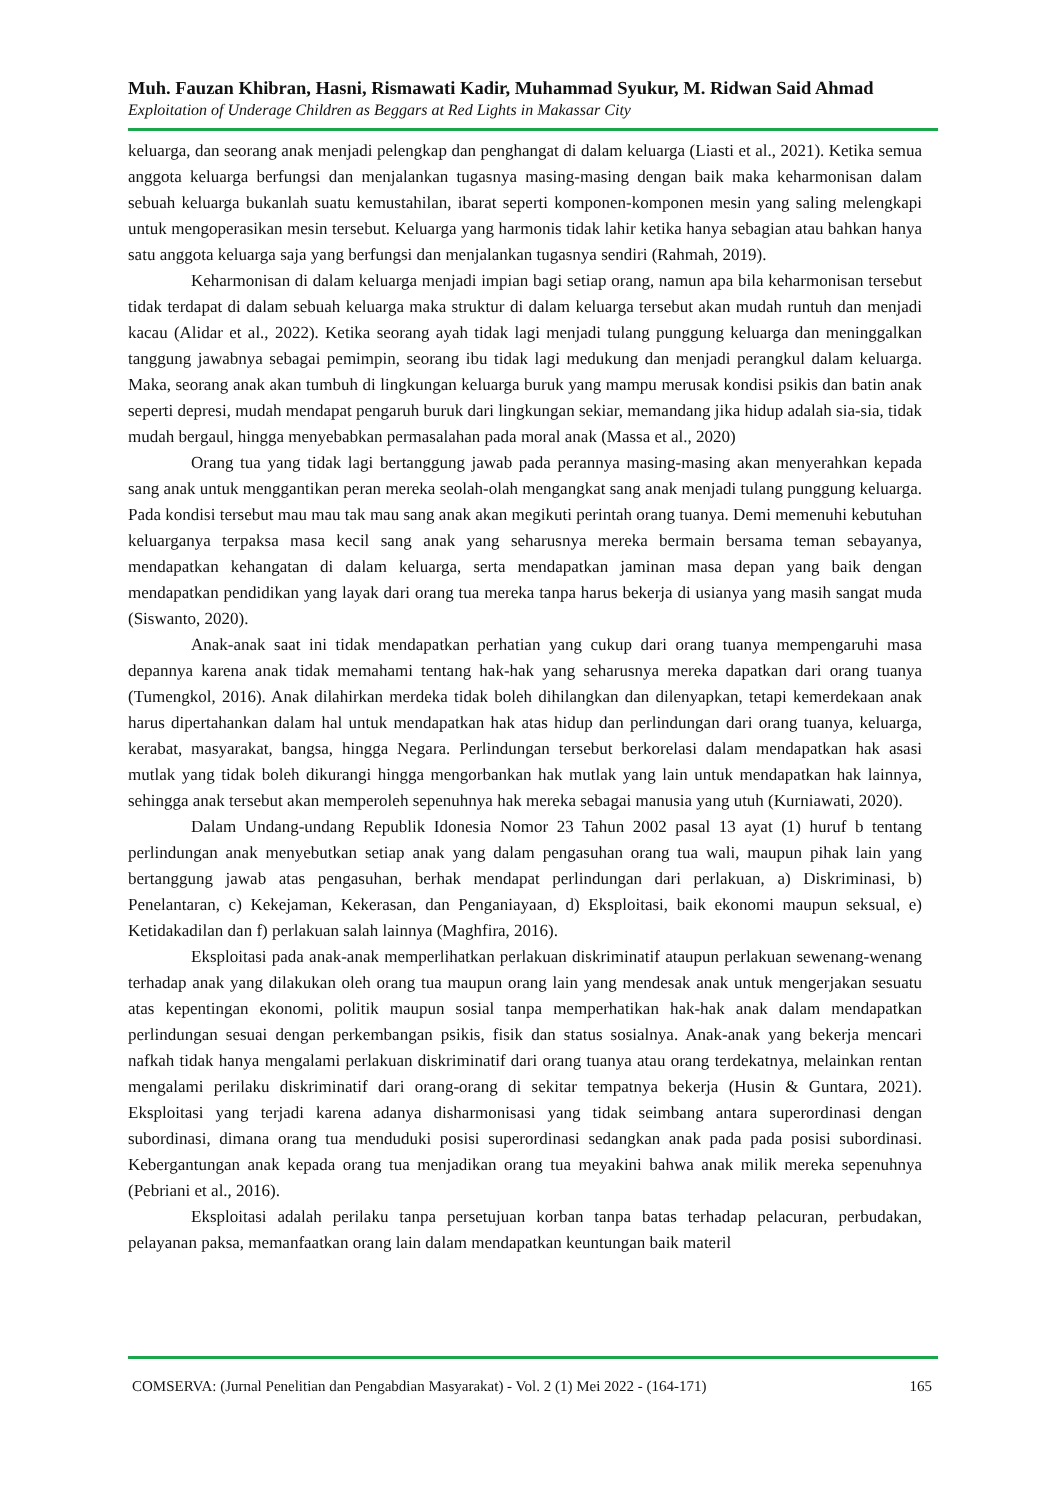Muh. Fauzan Khibran, Hasni, Rismawati Kadir, Muhammad Syukur, M. Ridwan Said Ahmad
Exploitation of Underage Children as Beggars at Red Lights in Makassar City
keluarga, dan seorang anak menjadi pelengkap dan penghangat di dalam keluarga (Liasti et al., 2021). Ketika semua anggota keluarga berfungsi dan menjalankan tugasnya masing-masing dengan baik maka keharmonisan dalam sebuah keluarga bukanlah suatu kemustahilan, ibarat seperti komponen-komponen mesin yang saling melengkapi untuk mengoperasikan mesin tersebut. Keluarga yang harmonis tidak lahir ketika hanya sebagian atau bahkan hanya satu anggota keluarga saja yang berfungsi dan menjalankan tugasnya sendiri (Rahmah, 2019).
Keharmonisan di dalam keluarga menjadi impian bagi setiap orang, namun apa bila keharmonisan tersebut tidak terdapat di dalam sebuah keluarga maka struktur di dalam keluarga tersebut akan mudah runtuh dan menjadi kacau (Alidar et al., 2022). Ketika seorang ayah tidak lagi menjadi tulang punggung keluarga dan meninggalkan tanggung jawabnya sebagai pemimpin, seorang ibu tidak lagi medukung dan menjadi perangkul dalam keluarga. Maka, seorang anak akan tumbuh di lingkungan keluarga buruk yang mampu merusak kondisi psikis dan batin anak seperti depresi, mudah mendapat pengaruh buruk dari lingkungan sekiar, memandang jika hidup adalah sia-sia, tidak mudah bergaul, hingga menyebabkan permasalahan pada moral anak (Massa et al., 2020)
Orang tua yang tidak lagi bertanggung jawab pada perannya masing-masing akan menyerahkan kepada sang anak untuk menggantikan peran mereka seolah-olah mengangkat sang anak menjadi tulang punggung keluarga. Pada kondisi tersebut mau mau tak mau sang anak akan megikuti perintah orang tuanya. Demi memenuhi kebutuhan keluarganya terpaksa masa kecil sang anak yang seharusnya mereka bermain bersama teman sebayanya, mendapatkan kehangatan di dalam keluarga, serta mendapatkan jaminan masa depan yang baik dengan mendapatkan pendidikan yang layak dari orang tua mereka tanpa harus bekerja di usianya yang masih sangat muda (Siswanto, 2020).
Anak-anak saat ini tidak mendapatkan perhatian yang cukup dari orang tuanya mempengaruhi masa depannya karena anak tidak memahami tentang hak-hak yang seharusnya mereka dapatkan dari orang tuanya (Tumengkol, 2016). Anak dilahirkan merdeka tidak boleh dihilangkan dan dilenyapkan, tetapi kemerdekaan anak harus dipertahankan dalam hal untuk mendapatkan hak atas hidup dan perlindungan dari orang tuanya, keluarga, kerabat, masyarakat, bangsa, hingga Negara. Perlindungan tersebut berkorelasi dalam mendapatkan hak asasi mutlak yang tidak boleh dikurangi hingga mengorbankan hak mutlak yang lain untuk mendapatkan hak lainnya, sehingga anak tersebut akan memperoleh sepenuhnya hak mereka sebagai manusia yang utuh (Kurniawati, 2020).
Dalam Undang-undang Republik Idonesia Nomor 23 Tahun 2002 pasal 13 ayat (1) huruf b tentang perlindungan anak menyebutkan setiap anak yang dalam pengasuhan orang tua wali, maupun pihak lain yang bertanggung jawab atas pengasuhan, berhak mendapat perlindungan dari perlakuan, a) Diskriminasi, b) Penelantaran, c) Kekejaman, Kekerasan, dan Penganiayaan, d) Eksploitasi, baik ekonomi maupun seksual, e) Ketidakadilan dan f) perlakuan salah lainnya (Maghfira, 2016).
Eksploitasi pada anak-anak memperlihatkan perlakuan diskriminatif ataupun perlakuan sewenang-wenang terhadap anak yang dilakukan oleh orang tua maupun orang lain yang mendesak anak untuk mengerjakan sesuatu atas kepentingan ekonomi, politik maupun sosial tanpa memperhatikan hak-hak anak dalam mendapatkan perlindungan sesuai dengan perkembangan psikis, fisik dan status sosialnya. Anak-anak yang bekerja mencari nafkah tidak hanya mengalami perlakuan diskriminatif dari orang tuanya atau orang terdekatnya, melainkan rentan mengalami perilaku diskriminatif dari orang-orang di sekitar tempatnya bekerja (Husin & Guntara, 2021). Eksploitasi yang terjadi karena adanya disharmonisasi yang tidak seimbang antara superordinasi dengan subordinasi, dimana orang tua menduduki posisi superordinasi sedangkan anak pada pada posisi subordinasi. Kebergantungan anak kepada orang tua menjadikan orang tua meyakini bahwa anak milik mereka sepenuhnya (Pebriani et al., 2016).
Eksploitasi adalah perilaku tanpa persetujuan korban tanpa batas terhadap pelacuran, perbudakan, pelayanan paksa, memanfaatkan orang lain dalam mendapatkan keuntungan baik materil
COMSERVA: (Jurnal Penelitian dan Pengabdian Masyarakat) - Vol. 2 (1) Mei 2022 - (164-171) 165